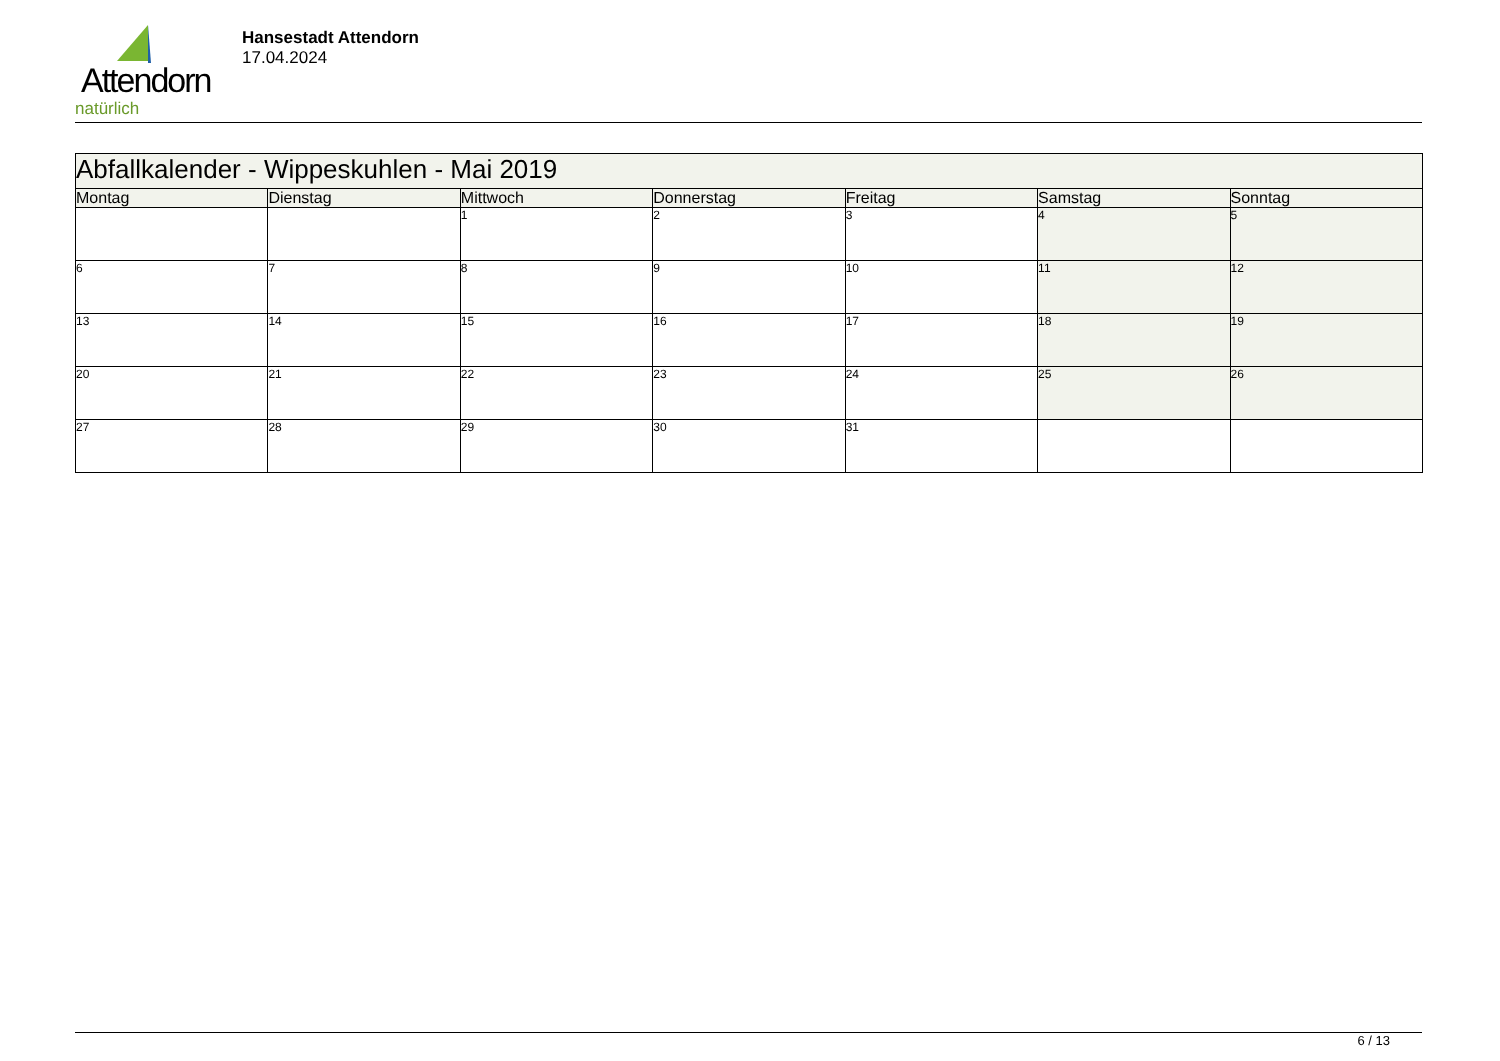Attendorn
natürlich
Hansestadt Attendorn
17.04.2024
| Abfallkalender - Wippeskuhlen - Mai 2019 | | | | | | |
| Montag | Dienstag | Mittwoch | Donnerstag | Freitag | Samstag | Sonntag |
| | | 1 | 2 | 3 | 4 | 5 |
| 6 | 7 | 8 | 9 | 10 | 11 | 12 |
| 13 | 14 | 15 | 16 | 17 | 18 | 19 |
| 20 | 21 | 22 | 23 | 24 | 25 | 26 |
| 27 | 28 | 29 | 30 | 31 | | |
6 / 13